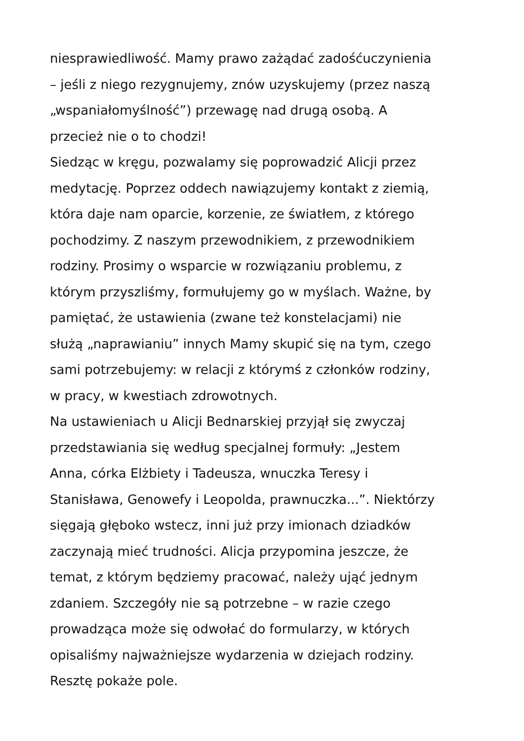niesprawiedliwość. Mamy prawo zażądać zadośćuczynienia
– jeśli z niego rezygnujemy, znów uzyskujemy (przez naszą
„wspaniałomyślność”) przewagę nad drugą osobą. A
przecież nie o to chodzi!
Siedząc w kręgu, pozwalamy się poprowadzić Alicji przez
medytację. Poprzez oddech nawiązujemy kontakt z ziemią,
która daje nam oparcie, korzenie, ze światłem, z którego
pochodzimy. Z naszym przewodnikiem, z przewodnikiem
rodziny. Prosimy o wsparcie w rozwiązaniu problemu, z
którym przyszliśmy, formułujemy go w myślach. Ważne, by
pamiętać, że ustawienia (zwane też konstelacjami) nie
służą „naprawianiu” innych Mamy skupić się na tym, czego
sami potrzebujemy: w relacji z którymś z członków rodziny,
w pracy, w kwestiach zdrowotnych.
Na ustawieniach u Alicji Bednarskiej przyjął się zwyczaj
przedstawiania się według specjalnej formuły: „Jestem
Anna, córka Elżbiety i Tadeusza, wnuczka Teresy i
Stanisława, Genowefy i Leopolda, prawnuczka...”. Niektórzy
sięgają głęboko wstecz, inni już przy imionach dziadków
zaczynają mieć trudności. Alicja przypomina jeszcze, że
temat, z którym będziemy pracować, należy ująć jednym
zdaniem. Szczegóły nie są potrzebne – w razie czego
prowadząca może się odwołać do formularzy, w których
opisaliśmy najważniejsze wydarzenia w dziejach rodziny.
Resztę pokaże pole.